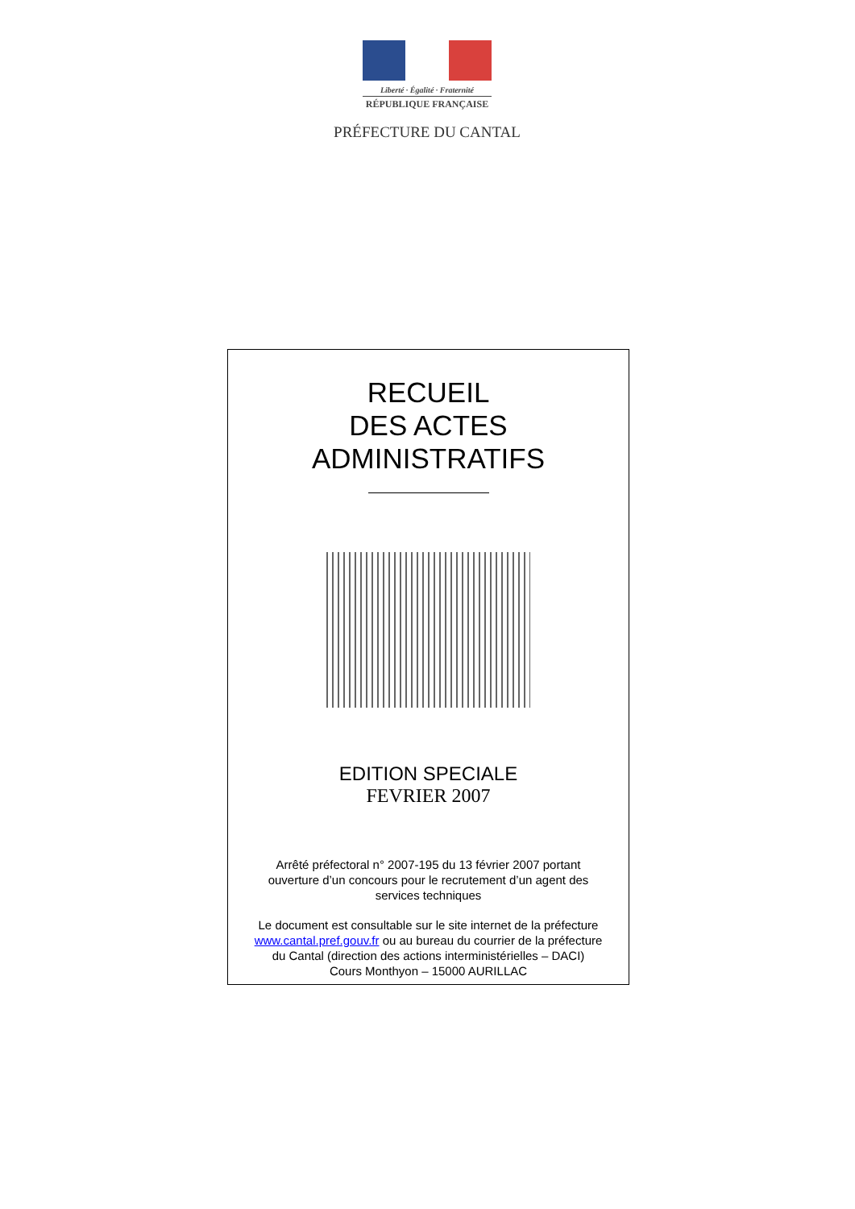Liberté · Égalité · Fraternité
RÉPUBLIQUE FRANÇAISE
PRÉFECTURE DU CANTAL
RECUEIL
DES ACTES
ADMINISTRATIFS
EDITION SPECIALE
FEVRIER 2007
Arrêté préfectoral n° 2007-195 du 13 février 2007 portant
ouverture d’un concours pour le recrutement d’un agent des
services techniques
Le document est consultable sur le site internet de la préfecture
www.cantal.pref.gouv.fr ou au bureau du courrier de la préfecture
du Cantal (direction des actions interministérielles – DACI)
Cours Monthyon – 15000 AURILLAC